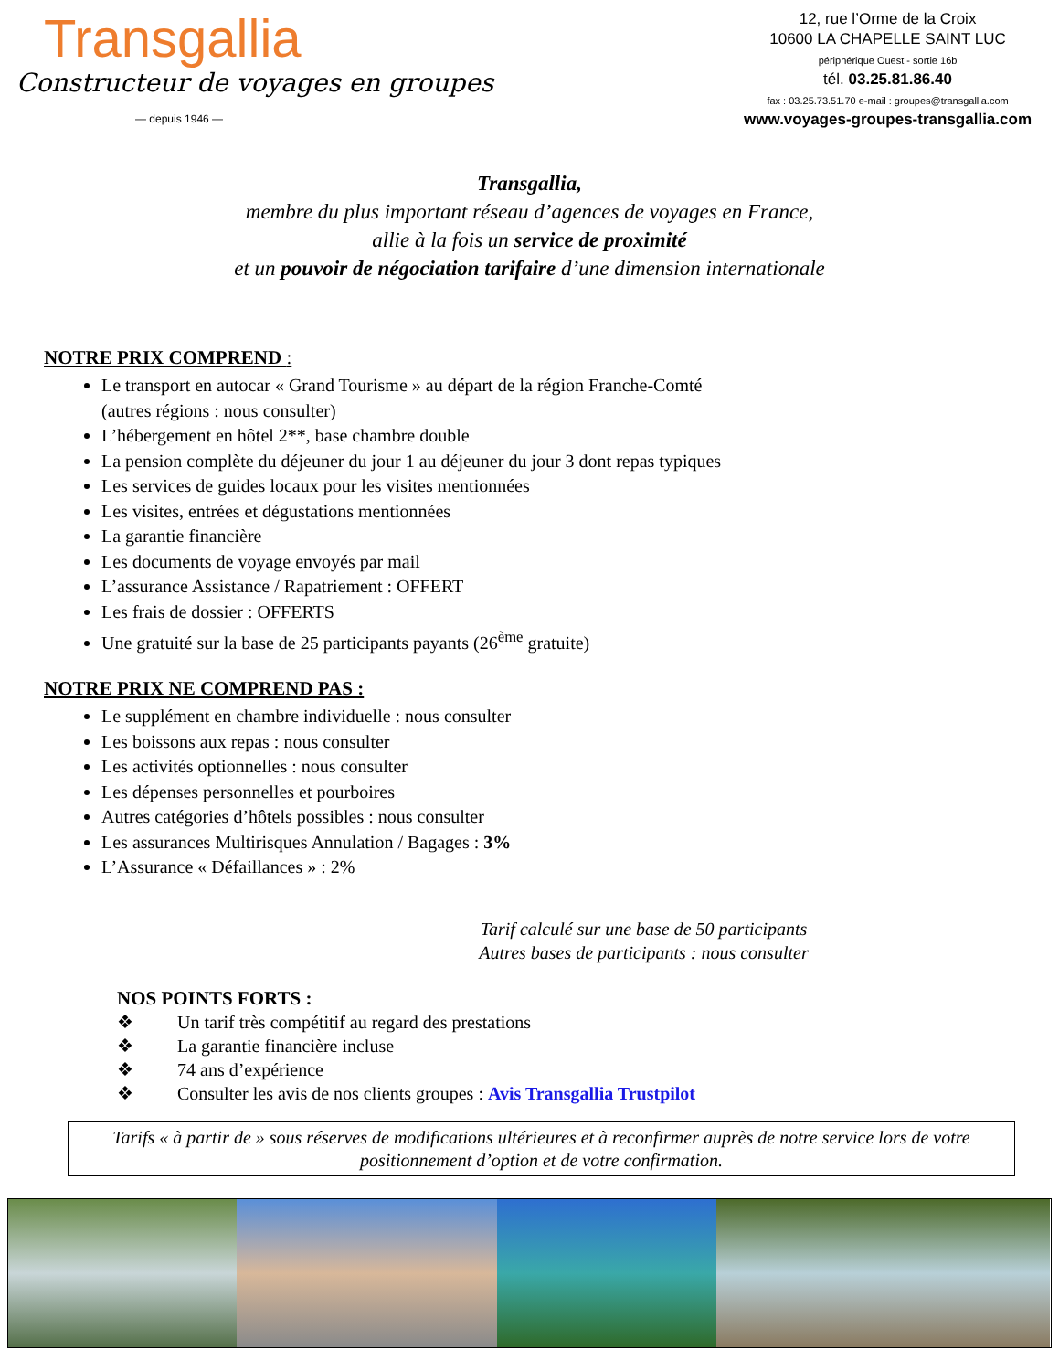Transgallia
Constructeur de voyages en groupes
— depuis 1946 —
12, rue l’Orme de la Croix
10600 LA CHAPELLE SAINT LUC
périphérique Ouest - sortie 16b
tél. 03.25.81.86.40
fax : 03.25.73.51.70 e-mail : groupes@transgallia.com
www.voyages-groupes-transgallia.com
Transgallia,
membre du plus important réseau d’agences de voyages en France,
allie à la fois un service de proximité
et un pouvoir de négociation tarifaire d’une dimension internationale
NOTRE PRIX COMPREND :
Le transport en autocar « Grand Tourisme » au départ de la région Franche-Comté
(autres régions : nous consulter)
L’hébergement en hôtel 2**, base chambre double
La pension complète du déjeuner du jour 1 au déjeuner du jour 3 dont repas typiques
Les services de guides locaux pour les visites mentionnées
Les visites, entrées et dégustations mentionnées
La garantie financière
Les documents de voyage envoyés par mail
L’assurance Assistance / Rapatriement : OFFERT
Les frais de dossier : OFFERTS
Une gratuité sur la base de 25 participants payants (26<sup>ème</sup> gratuite)
NOTRE PRIX NE COMPREND PAS :
Le supplément en chambre individuelle : nous consulter
Les boissons aux repas : nous consulter
Les activités optionnelles : nous consulter
Les dépenses personnelles et pourboires
Autres catégories d’hôtels possibles : nous consulter
Les assurances Multirisques Annulation / Bagages : 3%
L’Assurance « Défaillances » : 2%
Tarif calculé sur une base de 50 participants
Autres bases de participants : nous consulter
NOS POINTS FORTS :
❖ Un tarif très compétitif au regard des prestations
❖ La garantie financière incluse
❖ 74 ans d’expérience
❖ Consulter les avis de nos clients groupes : Avis Transgallia Trustpilot
Tarifs « à partir de » sous réserves de modifications ultérieures et à reconfirmer auprès de notre service lors de votre positionnement d’option et de votre confirmation.